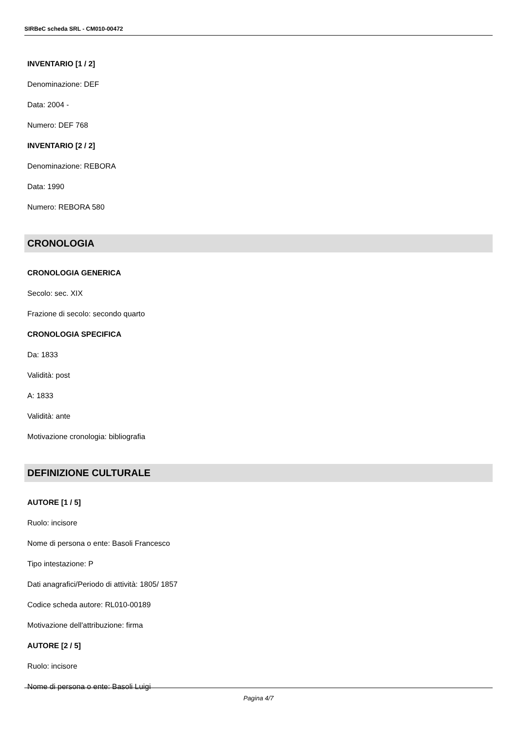SIRBeC scheda SRL - CM010-00472
INVENTARIO [1 / 2]
Denominazione: DEF
Data: 2004 -
Numero: DEF 768
INVENTARIO [2 / 2]
Denominazione: REBORA
Data: 1990
Numero: REBORA 580
CRONOLOGIA
CRONOLOGIA GENERICA
Secolo: sec. XIX
Frazione di secolo: secondo quarto
CRONOLOGIA SPECIFICA
Da: 1833
Validità: post
A: 1833
Validità: ante
Motivazione cronologia: bibliografia
DEFINIZIONE CULTURALE
AUTORE [1 / 5]
Ruolo: incisore
Nome di persona o ente: Basoli Francesco
Tipo intestazione: P
Dati anagrafici/Periodo di attività: 1805/ 1857
Codice scheda autore: RL010-00189
Motivazione dell'attribuzione: firma
AUTORE [2 / 5]
Ruolo: incisore
Nome di persona o ente: Basoli Luigi
Pagina 4/7